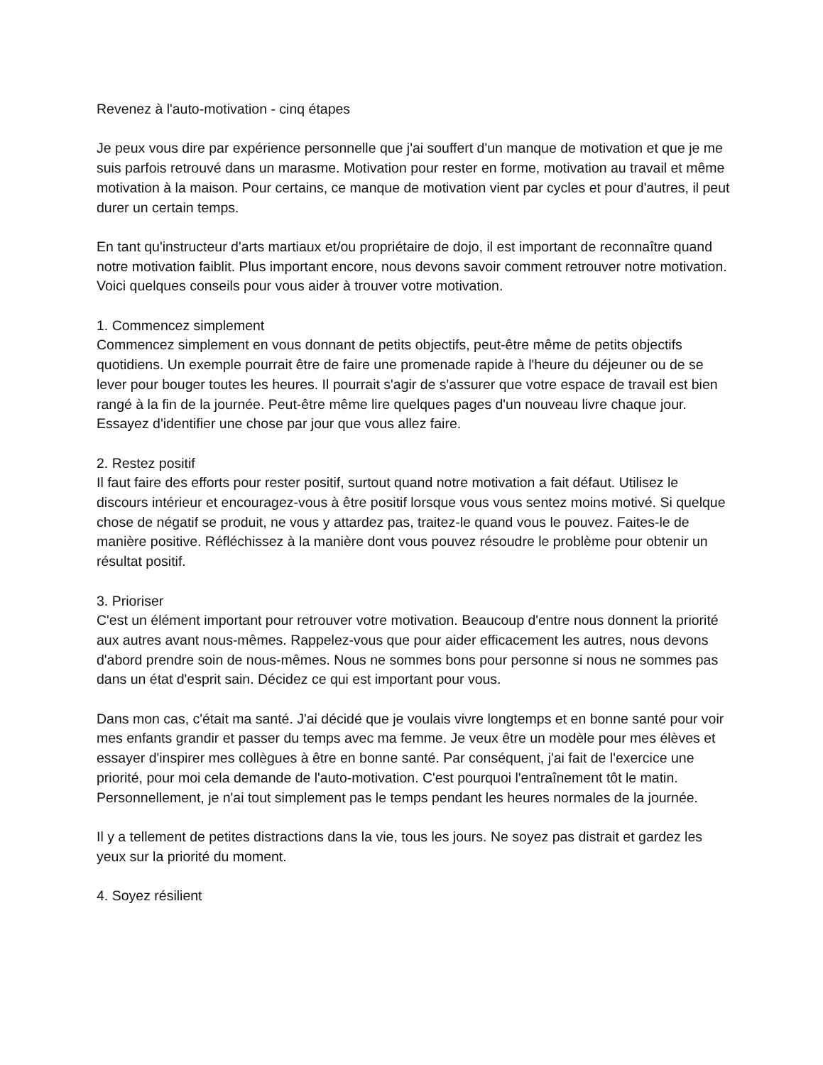Revenez à l'auto-motivation - cinq étapes
Je peux vous dire par expérience personnelle que j'ai souffert d'un manque de motivation et que je me suis parfois retrouvé dans un marasme. Motivation pour rester en forme, motivation au travail et même motivation à la maison. Pour certains, ce manque de motivation vient par cycles et pour d'autres, il peut durer un certain temps.
En tant qu'instructeur d'arts martiaux et/ou propriétaire de dojo, il est important de reconnaître quand notre motivation faiblit. Plus important encore, nous devons savoir comment retrouver notre motivation. Voici quelques conseils pour vous aider à trouver votre motivation.
1. Commencez simplement
Commencez simplement en vous donnant de petits objectifs, peut-être même de petits objectifs quotidiens. Un exemple pourrait être de faire une promenade rapide à l'heure du déjeuner ou de se lever pour bouger toutes les heures. Il pourrait s'agir de s'assurer que votre espace de travail est bien rangé à la fin de la journée. Peut-être même lire quelques pages d'un nouveau livre chaque jour. Essayez d'identifier une chose par jour que vous allez faire.
2. Restez positif
Il faut faire des efforts pour rester positif, surtout quand notre motivation a fait défaut. Utilisez le discours intérieur et encouragez-vous à être positif lorsque vous vous sentez moins motivé. Si quelque chose de négatif se produit, ne vous y attardez pas, traitez-le quand vous le pouvez. Faites-le de manière positive. Réfléchissez à la manière dont vous pouvez résoudre le problème pour obtenir un résultat positif.
3. Prioriser
C'est un élément important pour retrouver votre motivation. Beaucoup d'entre nous donnent la priorité aux autres avant nous-mêmes. Rappelez-vous que pour aider efficacement les autres, nous devons d'abord prendre soin de nous-mêmes. Nous ne sommes bons pour personne si nous ne sommes pas dans un état d'esprit sain. Décidez ce qui est important pour vous.
Dans mon cas, c'était ma santé. J'ai décidé que je voulais vivre longtemps et en bonne santé pour voir mes enfants grandir et passer du temps avec ma femme. Je veux être un modèle pour mes élèves et essayer d'inspirer mes collègues à être en bonne santé. Par conséquent, j'ai fait de l'exercice une priorité, pour moi cela demande de l'auto-motivation. C'est pourquoi l'entraînement tôt le matin. Personnellement, je n'ai tout simplement pas le temps pendant les heures normales de la journée.
Il y a tellement de petites distractions dans la vie, tous les jours. Ne soyez pas distrait et gardez les yeux sur la priorité du moment.
4. Soyez résilient